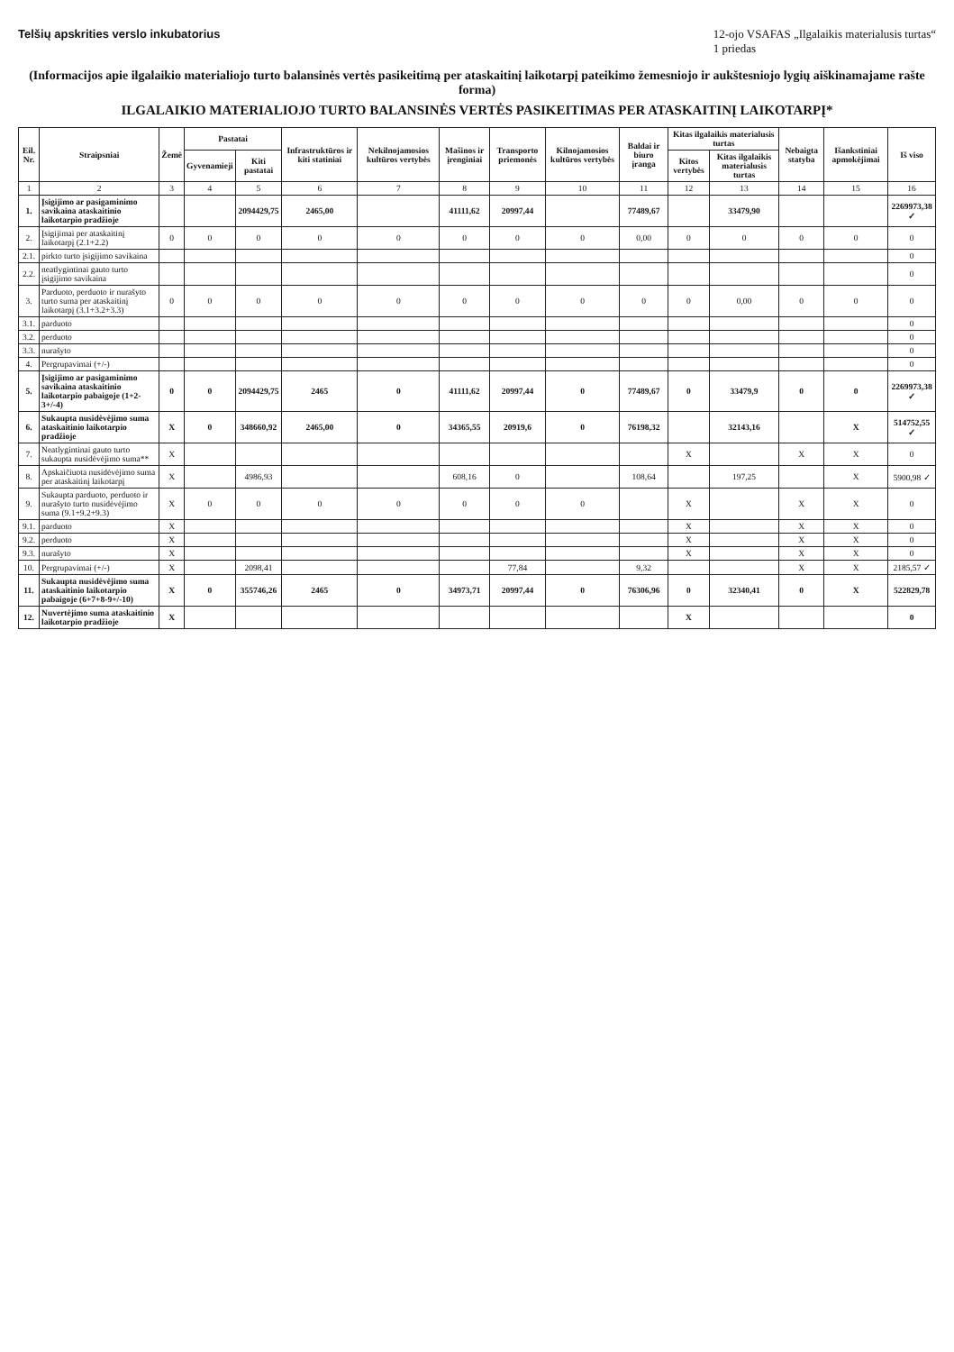Telšių apskrities verslo inkubatorius
12-ojo VSAFAS „Ilgalaikis materialusis turtas“
1 priedas
(Informacijos apie ilgalaikio materialiojo turto balansinės vertės pasikeitimą per ataskaitinį laikotarpį pateikimo žemesniojo ir aukštesniojo lygių aiškinamajame rašte forma)
ILGALAIKIO MATERIALIOJO TURTO BALANSINĖS VERTĖS PASIKEITIMAS PER ATASKAITINĮ LAIKOTARPĮ*
| Eil. Nr. | Straipsniai | Žemė | Pastatai | | Infrastruktūros ir kiti statiniai | Nekilnojamosios kultūros vertybės | Mašinos ir įrenginiai | Transporto priemonės | Kilnojamosios kultūros vertybės | Baldai ir biuro įranga | Kitas ilgalaikis materialusis turtas | | Nebaigta statyba | Išankstiniai apmokėjimai | Iš viso |
| --- | --- | --- | --- | --- | --- | --- | --- | --- | --- | --- | --- | --- | --- | --- | --- |
| | | | Gyvenamieji | Kiti pastatai | | | | | | | Kitos vertybės | Kitas ilgalaikis materialusis turtas | | | |
| 1 | 2 | 3 | 4 | 5 | 6 | 7 | 8 | 9 | 10 | 11 | 12 | 13 | 14 | 15 | 16 |
| 1. | Įsigijimo ar pasigaminimo savikaina ataskaitinio laikotarpio pradžioje | | | 2094429,75 | 2465,00 | | 41111,62 | 20997,44 | | 77489,67 | | 33479,90 | | | 2269973,38 ✓ |
| 2. | Įsigijimai per ataskaitinį laikotarpį (2.1+2.2) | 0 | 0 | 0 | 0 | 0 | 0 | 0 | 0 | 0,00 | 0 | 0 | 0 | 0 | 0 |
| 2.1. | pirkto turto įsigijimo savikaina | | | | | | | | | | | | | | 0 |
| 2.2. | neatlygintinai gauto turto įsigijimo savikaina | | | | | | | | | | | | | | 0 |
| 3. | Parduoto, perduoto ir nurašyto turto suma per ataskaitinį laikotarpį (3.1+3.2+3.3) | 0 | 0 | 0 | 0 | 0 | 0 | 0 | 0 | 0 | 0 | 0,00 | 0 | 0 | 0 |
| 3.1. | parduoto | | | | | | | | | | | | | | 0 |
| 3.2. | perduoto | | | | | | | | | | | | | | 0 |
| 3.3. | nurašyto | | | | | | | | | | | | | | 0 |
| 4. | Pergrupavimai (+/-) | | | | | | | | | | | | | | 0 |
| 5. | Įsigijimo ar pasigaminimo savikaina ataskaitinio laikotarpio pabaigoje (1+2-3+/-4) | 0 | 0 | 2094429,75 | 2465 | 0 | 41111,62 | 20997,44 | 0 | 77489,67 | 0 | 33479,9 | 0 | 0 | 2269973,38 ✓ |
| 6. | Sukaupta nusidėvėjimo suma ataskaitinio laikotarpio pradžioje | X | 0 | 348660,92 | 2465,00 | 0 | 34365,55 | 20919,6 | 0 | 76198,32 | | 32143,16 | | X | 514752,55 ✓ |
| 7. | Neatlygintinai gauto turto sukaupta nusidėvėjimo suma** | X | | | | | | | | | X | | X | X | 0 |
| 8. | Apskaičiuota nusidėvėjimo suma per ataskaitinį laikotarpį | X | | 4986,93 | | | 608,16 | 0 | | 108,64 | | 197,25 | | X | 5900,98 ✓ |
| 9. | Sukaupta parduoto, perduoto ir nurašyto turto nusidėvėjimo suma (9.1+9.2+9.3) | X | 0 | 0 | 0 | 0 | 0 | 0 | 0 | | X | | X | X | 0 |
| 9.1. | parduoto | X | | | | | | | | | X | | X | X | 0 |
| 9.2. | perduoto | X | | | | | | | | | X | | X | X | 0 |
| 9.3. | nurašyto | X | | | | | | | | | X | | X | X | 0 |
| 10. | Pergrupavimai (+/-) | X | | 2098,41 | | | | 77,84 | | 9,32 | | | X | X | 2185,57 ✓ |
| 11. | Sukaupta nusidėvėjimo suma ataskaitinio laikotarpio pabaigoje (6+7+8-9+/-10) | X | 0 | 355746,26 | 2465 | 0 | 34973,71 | 20997,44 | 0 | 76306,96 | 0 | 32340,41 | 0 | X | 522829,78 |
| 12. | Nuvertėjimo suma ataskaitinio laikotarpio pradžioje | X | | | | | | | | | X | | | | 0 |